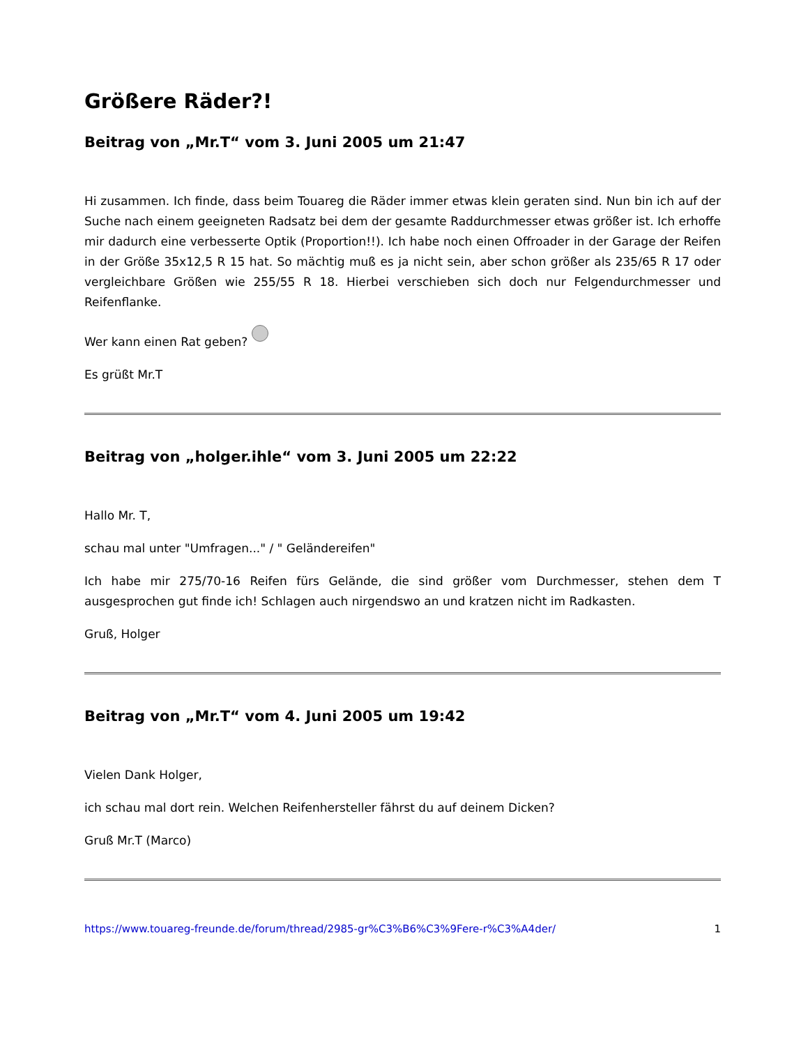Größere Räder?!
Beitrag von „Mr.T“ vom 3. Juni 2005 um 21:47
Hi zusammen. Ich finde, dass beim Touareg die Räder immer etwas klein geraten sind. Nun bin ich auf der Suche nach einem geeigneten Radsatz bei dem der gesamte Raddurchmesser etwas größer ist. Ich erhoffe mir dadurch eine verbesserte Optik (Proportion!!). Ich habe noch einen Offroader in der Garage der Reifen in der Größe 35x12,5 R 15 hat. So mächtig muß es ja nicht sein, aber schon größer als 235/65 R 17 oder vergleichbare Größen wie 255/55 R 18. Hierbei verschieben sich doch nur Felgendurchmesser und Reifenflanke.
Wer kann einen Rat geben?
Es grüßt Mr.T
Beitrag von „holger.ihle“ vom 3. Juni 2005 um 22:22
Hallo Mr. T,
schau mal unter "Umfragen..." / " Geländereifen"
Ich habe mir 275/70-16 Reifen fürs Gelände, die sind größer vom Durchmesser, stehen dem T ausgesprochen gut finde ich! Schlagen auch nirgendswo an und kratzen nicht im Radkasten.
Gruß, Holger
Beitrag von „Mr.T“ vom 4. Juni 2005 um 19:42
Vielen Dank Holger,
ich schau mal dort rein. Welchen Reifenhersteller fährst du auf deinem Dicken?
Gruß Mr.T (Marco)
https://www.touareg-freunde.de/forum/thread/2985-gr%C3%B6%C3%9Fere-r%C3%A4der/ 1